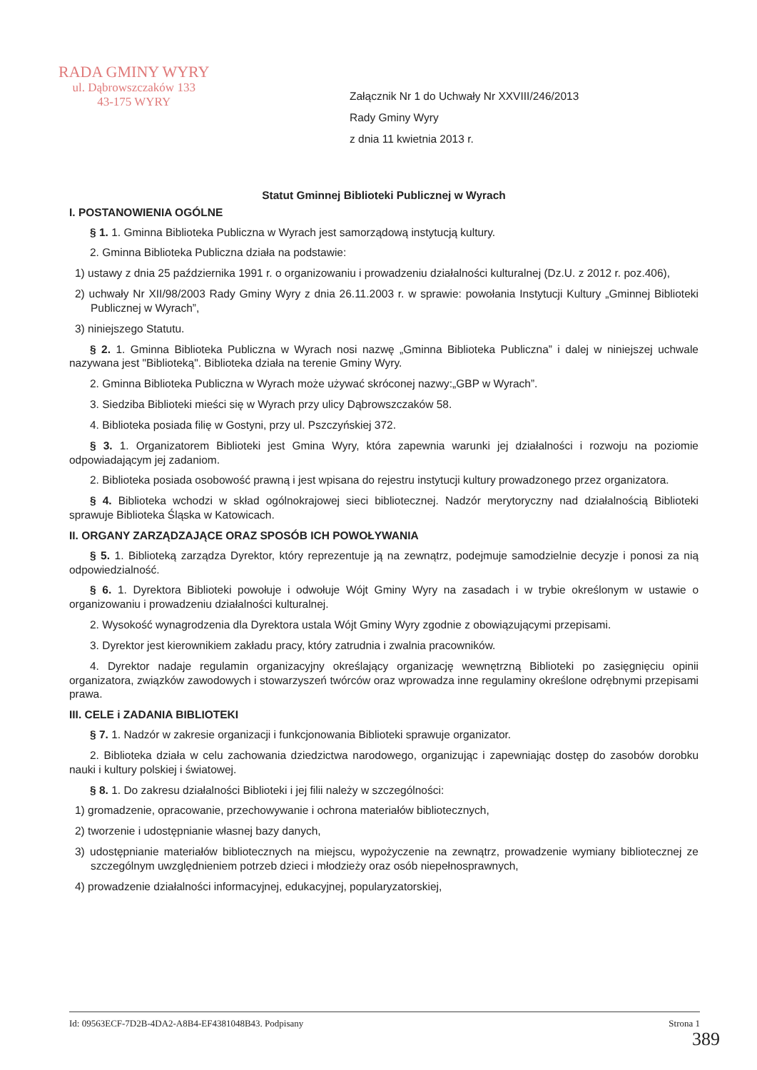RADA GMINY WYRY
ul. Dąbrowszczaków 133
43-175 WYRY
Załącznik Nr 1 do Uchwały Nr XXVIII/246/2013
Rady Gminy Wyry
z dnia 11 kwietnia 2013 r.
Statut Gminnej Biblioteki Publicznej w Wyrach
I. POSTANOWIENIA OGÓLNE
§ 1. 1. Gminna Biblioteka Publiczna w Wyrach jest samorządową instytucją kultury.
2. Gminna Biblioteka Publiczna działa na podstawie:
1) ustawy z dnia 25 października 1991 r. o organizowaniu i prowadzeniu działalności kulturalnej (Dz.U. z 2012 r. poz.406),
2) uchwały Nr XII/98/2003 Rady Gminy Wyry z dnia 26.11.2003 r. w sprawie: powołania Instytucji Kultury „Gminnej Biblioteki Publicznej w Wyrach”,
3) niniejszego Statutu.
§ 2. 1. Gminna Biblioteka Publiczna w Wyrach nosi nazwę „Gminna Biblioteka Publiczna” i dalej w niniejszej uchwale nazywana jest "Biblioteką". Biblioteka działa na terenie Gminy Wyry.
2. Gminna Biblioteka Publiczna w Wyrach może używać skróconej nazwy:„GBP w Wyrach”.
3. Siedziba Biblioteki mieści się w Wyrach przy ulicy Dąbrowszczaków 58.
4. Biblioteka posiada filię w Gostyni, przy ul. Pszczyńskiej 372.
§ 3. 1. Organizatorem Biblioteki jest Gmina Wyry, która zapewnia warunki jej działalności i rozwoju na poziomie odpowiadającym jej zadaniom.
2. Biblioteka posiada osobowość prawną i jest wpisana do rejestru instytucji kultury prowadzonego przez organizatora.
§ 4. Biblioteka wchodzi w skład ogólnokrajowej sieci bibliotecznej. Nadzór merytoryczny nad działalnością Biblioteki sprawuje Biblioteka Śląska w Katowicach.
II. ORGANY ZARZĄDZAJĄCE ORAZ SPOSÓB ICH POWOŁYWANIA
§ 5. 1. Biblioteką zarządza Dyrektor, który reprezentuje ją na zewnątrz, podejmuje samodzielnie decyzje i ponosi za nią odpowiedzialność.
§ 6. 1. Dyrektora Biblioteki powołuje i odwołuje Wójt Gminy Wyry na zasadach i w trybie określonym w ustawie o organizowaniu i prowadzeniu działalności kulturalnej.
2. Wysokość wynagrodzenia dla Dyrektora ustala Wójt Gminy Wyry zgodnie z obowiązującymi przepisami.
3. Dyrektor jest kierownikiem zakładu pracy, który zatrudnia i zwalnia pracowników.
4. Dyrektor nadaje regulamin organizacyjny określający organizację wewnętrzną Biblioteki po zasięgnięciu opinii organizatora, związków zawodowych i stowarzyszeń twórców oraz wprowadza inne regulaminy określone odrębnymi przepisami prawa.
III. CELE i ZADANIA BIBLIOTEKI
§ 7. 1. Nadzór w zakresie organizacji i funkcjonowania Biblioteki sprawuje organizator.
2. Biblioteka działa w celu zachowania dziedzictwa narodowego, organizując i zapewniając dostęp do zasobów dorobku nauki i kultury polskiej i światowej.
§ 8. 1. Do zakresu działalności Biblioteki i jej filii należy w szczególności:
1) gromadzenie, opracowanie, przechowywanie i ochrona materiałów bibliotecznych,
2) tworzenie i udostępnianie własnej bazy danych,
3) udostępnianie materiałów bibliotecznych na miejscu, wypożyczenie na zewnątrz, prowadzenie wymiany bibliotecznej ze szczególnym uwzględnieniem potrzeb dzieci i młodzieży oraz osób niepełnosprawnych,
4) prowadzenie działalności informacyjnej, edukacyjnej, popularyzatorskiej,
Id: 09563ECF-7D2B-4DA2-A8B4-EF4381048B43. Podpisany Strona 1
389